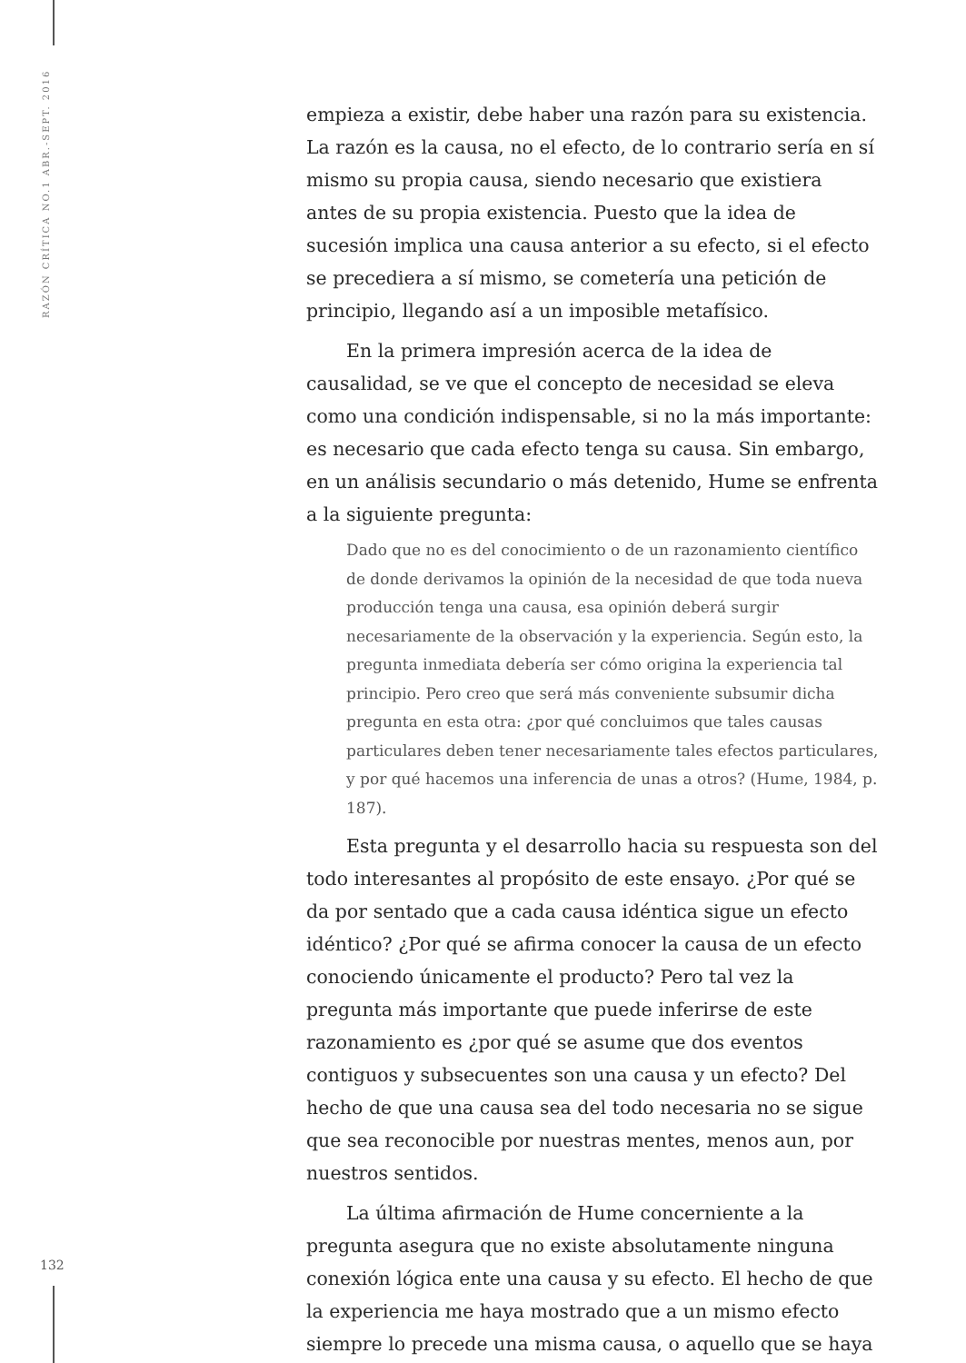RAZÓN CRÍTICA NO.1 ABR.-SEPT. 2016
empieza a existir, debe haber una razón para su existencia. La razón es la causa, no el efecto, de lo contrario sería en sí mismo su propia causa, siendo necesario que existiera antes de su propia existencia. Puesto que la idea de sucesión implica una causa anterior a su efecto, si el efecto se precediera a sí mismo, se cometería una petición de principio, llegando así a un imposible metafísico.
En la primera impresión acerca de la idea de causalidad, se ve que el concepto de necesidad se eleva como una condición indispensable, si no la más importante: es necesario que cada efecto tenga su causa. Sin embargo, en un análisis secundario o más detenido, Hume se enfrenta a la siguiente pregunta:
Dado que no es del conocimiento o de un razonamiento científico de donde derivamos la opinión de la necesidad de que toda nueva producción tenga una causa, esa opinión deberá surgir necesariamente de la observación y la experiencia. Según esto, la pregunta inmediata debería ser cómo origina la experiencia tal principio. Pero creo que será más conveniente subsumir dicha pregunta en esta otra: ¿por qué concluimos que tales causas particulares deben tener necesariamente tales efectos particulares, y por qué hacemos una inferencia de unas a otros? (Hume, 1984, p. 187).
Esta pregunta y el desarrollo hacia su respuesta son del todo interesantes al propósito de este ensayo. ¿Por qué se da por sentado que a cada causa idéntica sigue un efecto idéntico? ¿Por qué se afirma conocer la causa de un efecto conociendo únicamente el producto? Pero tal vez la pregunta más importante que puede inferirse de este razonamiento es ¿por qué se asume que dos eventos contiguos y subsecuentes son una causa y un efecto? Del hecho de que una causa sea del todo necesaria no se sigue que sea reconocible por nuestras mentes, menos aun, por nuestros sentidos.
La última afirmación de Hume concerniente a la pregunta asegura que no existe absolutamente ninguna conexión lógica ente una causa y su efecto. El hecho de que la experiencia me haya mostrado que a un mismo efecto siempre lo precede una misma causa, o aquello que se haya
132